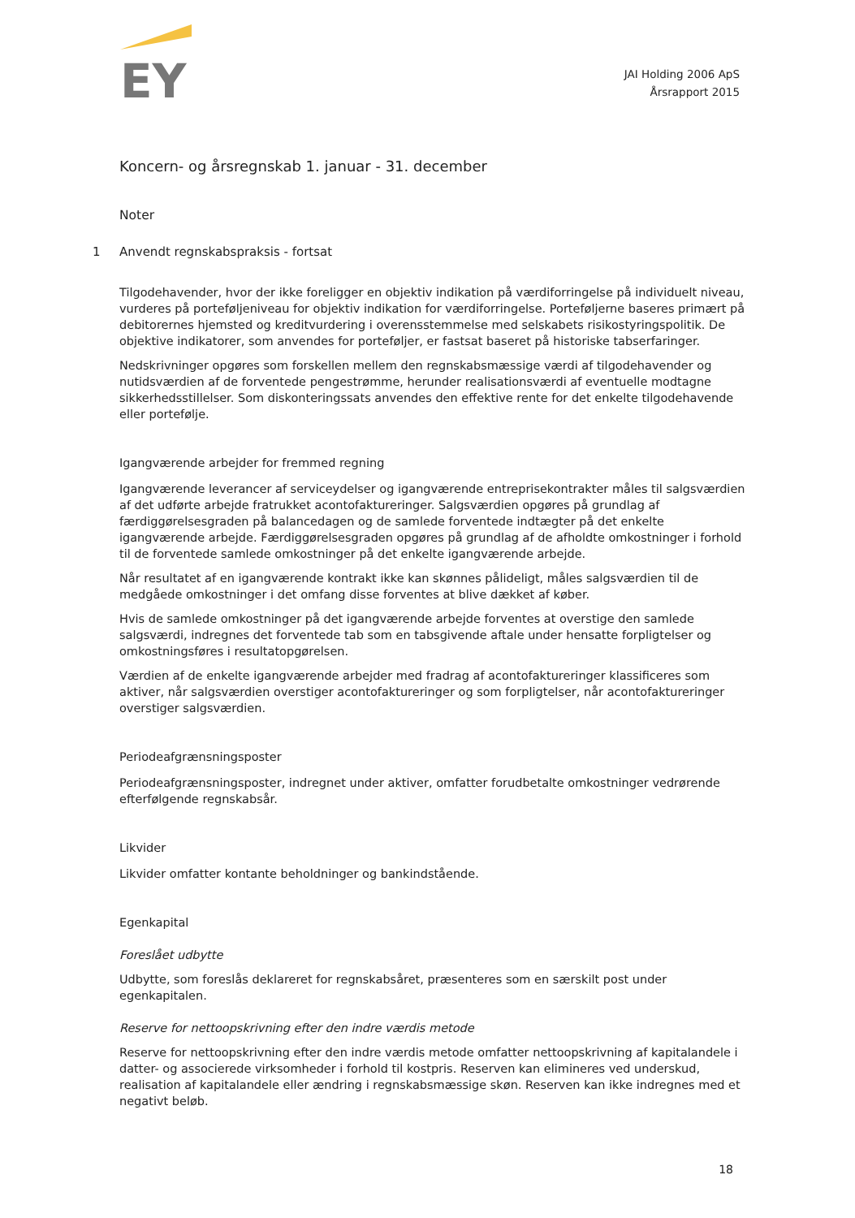EY
JAI Holding 2006 ApS
Årsrapport 2015
Koncern- og årsregnskab 1. januar - 31. december
Noter
1 Anvendt regnskabspraksis - fortsat
Tilgodehavender, hvor der ikke foreligger en objektiv indikation på værdiforringelse på individuelt niveau, vurderes på porteføljeniveau for objektiv indikation for værdiforringelse. Porteføljerne baseres primært på debitorernes hjemsted og kreditvurdering i overensstemmelse med selskabets risikostyringspolitik. De objektive indikatorer, som anvendes for porteføljer, er fastsat baseret på historiske tabserfaringer.
Nedskrivninger opgøres som forskellen mellem den regnskabsmæssige værdi af tilgodehavender og nutidsværdien af de forventede pengestrømme, herunder realisationsværdi af eventuelle modtagne sikkerhedsstillelser. Som diskonteringssats anvendes den effektive rente for det enkelte tilgodehavende eller portefølje.
Igangværende arbejder for fremmed regning
Igangværende leverancer af serviceydelser og igangværende entreprisekontrakter måles til salgsværdien af det udførte arbejde fratrukket acontofaktureringer. Salgsværdien opgøres på grundlag af færdiggørelsesgraden på balancedagen og de samlede forventede indtægter på det enkelte igangværende arbejde. Færdiggørelsesgraden opgøres på grundlag af de afholdte omkostninger i forhold til de forventede samlede omkostninger på det enkelte igangværende arbejde.
Når resultatet af en igangværende kontrakt ikke kan skønnes pålideligt, måles salgsværdien til de medgåede omkostninger i det omfang disse forventes at blive dækket af køber.
Hvis de samlede omkostninger på det igangværende arbejde forventes at overstige den samlede salgsværdi, indregnes det forventede tab som en tabsgivende aftale under hensatte forpligtelser og omkostningsføres i resultatopgørelsen.
Værdien af de enkelte igangværende arbejder med fradrag af acontofaktureringer klassificeres som aktiver, når salgsværdien overstiger acontofaktureringer og som forpligtelser, når acontofaktureringer overstiger salgsværdien.
Periodeafgrænsningsposter
Periodeafgrænsningsposter, indregnet under aktiver, omfatter forudbetalte omkostninger vedrørende efterfølgende regnskabsår.
Likvider
Likvider omfatter kontante beholdninger og bankindstående.
Egenkapital
Foreslået udbytte
Udbytte, som foreslås deklareret for regnskabsåret, præsenteres som en særskilt post under egenkapitalen.
Reserve for nettoopskrivning efter den indre værdis metode
Reserve for nettoopskrivning efter den indre værdis metode omfatter nettoopskrivning af kapitalandele i datter- og associerede virksomheder i forhold til kostpris. Reserven kan elimineres ved underskud, realisation af kapitalandele eller ændring i regnskabsmæssige skøn. Reserven kan ikke indregnes med et negativt beløb.
18